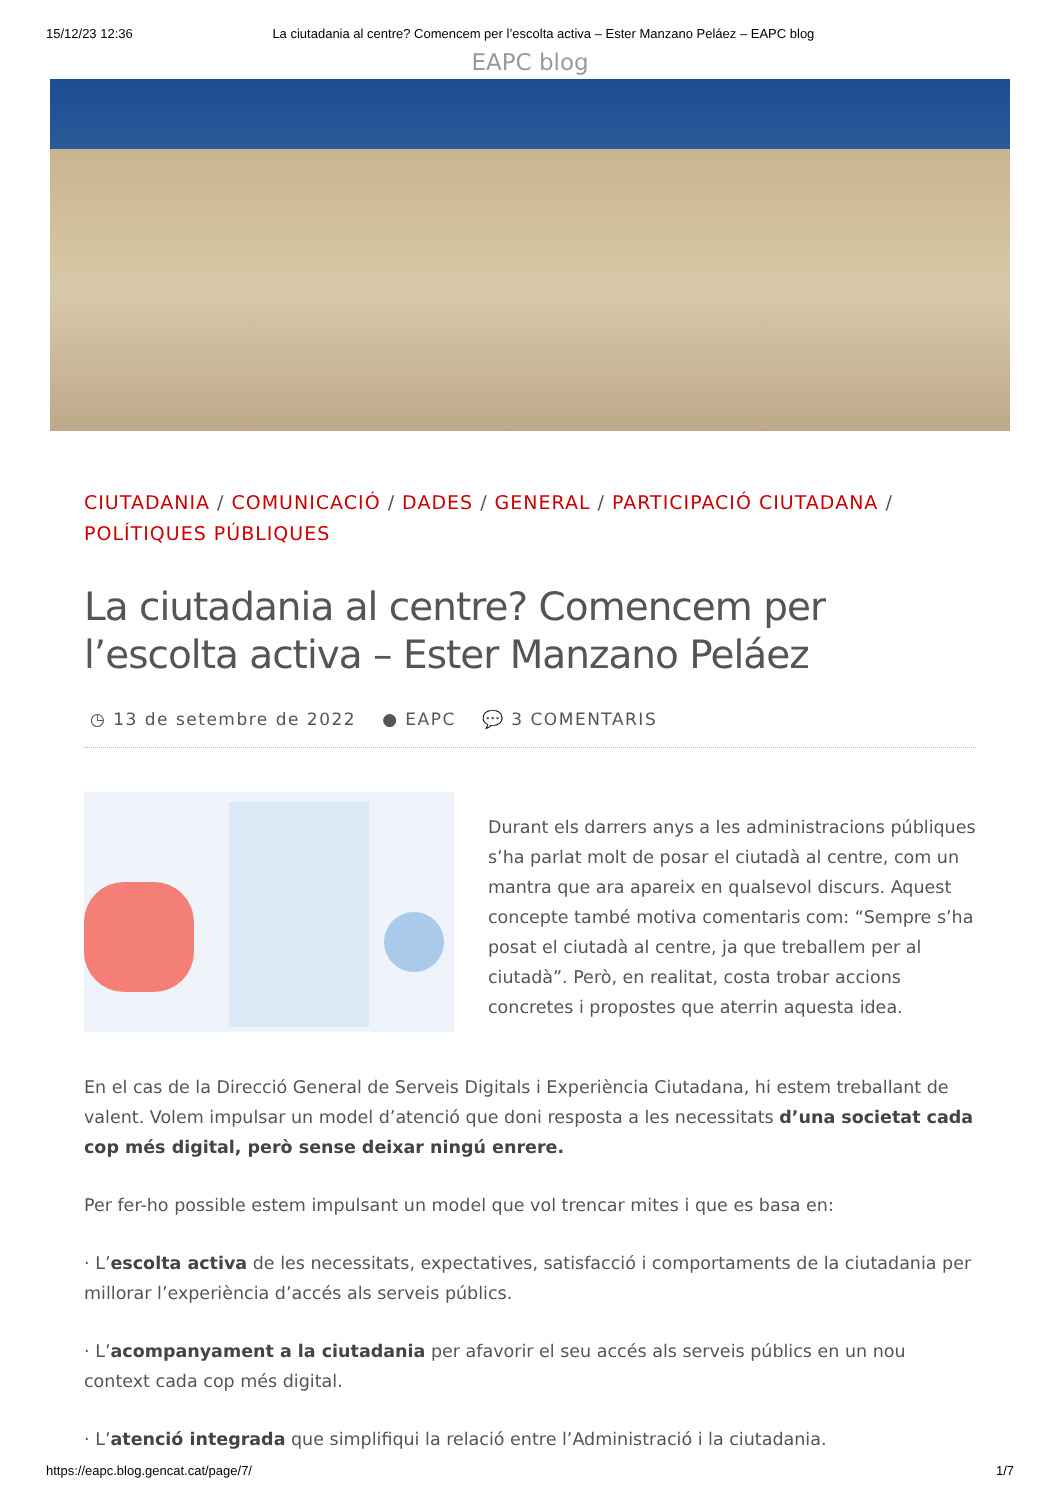15/12/23 12:36 La ciutadania al centre? Comencem per l’escolta activa – Ester Manzano Peláez – EAPC blog
EAPC blog
CIUTADANIA / COMUNICACIÓ / DADES / GENERAL / PARTICIPACIÓ CIUTADANA /
POLÍTIQUES PÚBLIQUES
La ciutadania al centre? Comencem per l’escolta activa – Ester Manzano Peláez
◷ 13 de setembre de 2022 ● EAPC 💬 3 COMENTARIS
Durant els darrers anys a les administracions públiques s’ha parlat molt de posar el ciutadà al centre, com un mantra que ara apareix en qualsevol discurs. Aquest concepte també motiva comentaris com: “Sempre s’ha posat el ciutadà al centre, ja que treballem per al ciutadà”. Però, en realitat, costa trobar accions concretes i propostes que aterrin aquesta idea.
En el cas de la Direcció General de Serveis Digitals i Experiència Ciutadana, hi estem treballant de valent. Volem impulsar un model d’atenció que doni resposta a les necessitats d’una societat cada cop més digital, però sense deixar ningú enrere.
Per fer-ho possible estem impulsant un model que vol trencar mites i que es basa en:
· L’escolta activa de les necessitats, expectatives, satisfacció i comportaments de la ciutadania per millorar l’experiència d’accés als serveis públics.
· L’acompanyament a la ciutadania per afavorir el seu accés als serveis públics en un nou context cada cop més digital.
· L’atenció integrada que simplifiqui la relació entre l’Administració i la ciutadania.
https://eapc.blog.gencat.cat/page/7/ 1/7